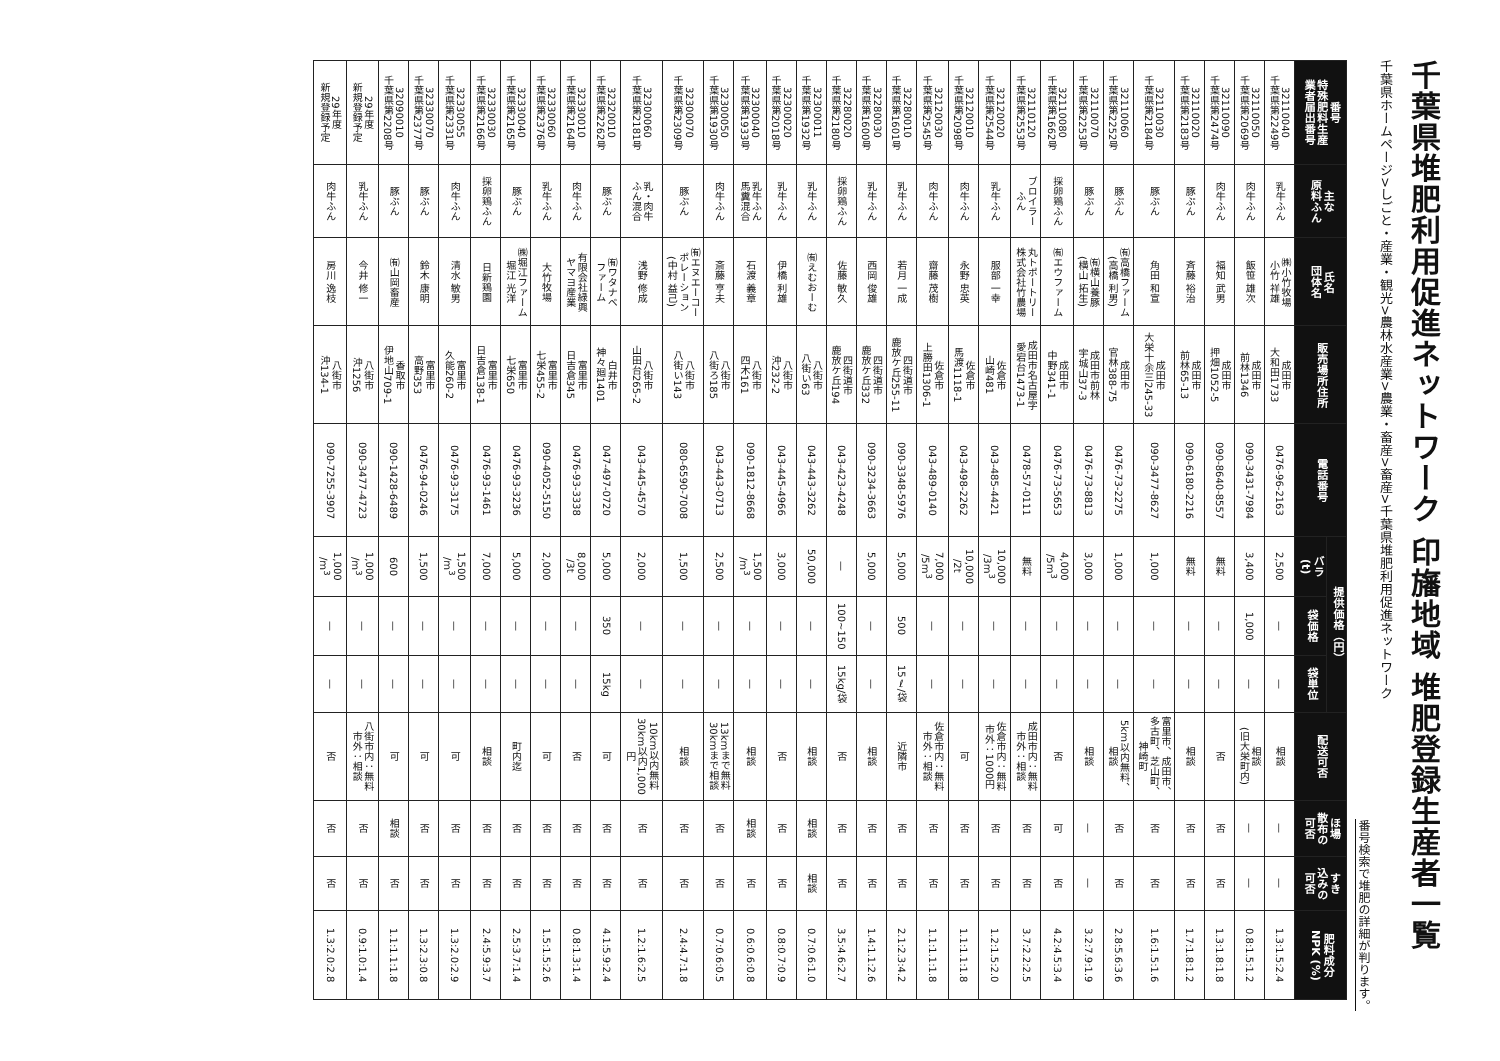千葉県堆肥利用促進ネットワーク 印旛地域 堆肥登録生産者一覧
千葉県ホームページ>しごと・産業・観光>農林水産業>農業・畜産>畜産>千葉県堆肥利用促進ネットワーク
番号検索で堆肥の詳細が判ります。
| 番号 特殊肥料生産 業者届出番号 | 主な 原料ふん | 氏名 団体名 | 販売場所住所 | 電話番号 | 提供価格（円） | | | 配送可否 | ほ場 散布の 可否 | すき 込みの 可否 | 肥料成分 NPK (%) |
| --- | --- | --- | --- | --- | --- | --- | --- | --- | --- | --- | --- |
| | | | | | バラ (t) | 袋価格 | 袋単位 | | | | |
| 32110040 千葉県第2249号 | 乳牛ふん | ㈱小竹牧場 小竹 祥雄 | 成田市 大和田1733 | 0476-96-2163 | 2,500 | — | — | 相談 | — | — | 1.3:1.5:2.4 |
| 32110050 千葉県第2069号 | 肉牛ふん | 飯笹 雄次 | 成田市 前林1346 | 090-3431-7984 | 3,400 | 1,000 | — | 相談 (旧大栄町内) | — | — | 0.8:1.5:1.2 |
| 32110090 千葉県第2474号 | 肉牛ふん | 福知 武男 | 成田市 押畑1052-5 | 090-8640-8557 | 無料 | — | — | 否 | 否 | 否 | 1.3:1.8:1.8 |
| 32110020 千葉県第2183号 | 豚ぷん | 斉藤 裕治 | 成田市 前林65-13 | 090-6180-2216 | 無料 | — | — | 相談 | 否 | 否 | 1.7:1.8:1.2 |
| 32110030 千葉県第2184号 | 豚ぷん | 角田 和宣 | 成田市 大栄十余三245-33 | 090-3477-8627 | 1,000 | — | — | 富里市、成田市、 多古町、芝山町、 神崎町 | 否 | 否 | 1.6:1.5:1.6 |
| 32110060 千葉県第2252号 | 豚ぷん | ㈲高橋ファーム (高橋 利男) | 成田市 官林388-75 | 0476-73-2275 | 1,000 | — | — | 5km以内無料、 相談 | 否 | 否 | 2.8:5.6:3.6 |
| 32110070 千葉県第2253号 | 豚ぷん | ㈲横山養豚 (横山 拓生) | 成田市前林 宇城山37-3 | 0476-73-8813 | 3,000 | — | — | 相談 | — | — | 3.2:7.9:1.9 |
| 32110080 千葉県第1662号 | 採卵鶏ふん | ㈲エウファーム | 成田市 中野341-1 | 0476-73-5653 | 4,000 /5m<sup>3</sup> | — | — | 否 | 可 | 否 | 4.2:4.5:3.4 |
| 32110120 千葉県第2553号 | ブロイラー ふん | 丸トポートリー 株式会社竹農場 | 成田市名古屋字 愛宕台1473-1 | 0478-57-0111 | 無料 | — | — | 成田市内：無料 市外：相談 | 否 | 否 | 3.7:2.2:2.5 |
| 32120020 千葉県第2544号 | 乳牛ふん | 服部 一幸 | 佐倉市 山崎481 | 043-485-4421 | 10,000 /3m<sup>3</sup> | — | — | 佐倉市内：無料 市外：1000円 | 否 | 否 | 1.2:1.5:2.0 |
| 32120010 千葉県第2098号 | 肉牛ふん | 永野 忠英 | 佐倉市 馬渡1118-1 | 043-498-2262 | 10,000 /2t | — | — | 可 | 否 | 否 | 1.1:1.1:1.8 |
| 32120030 千葉県第2545号 | 肉牛ふん | 齋藤 茂樹 | 佐倉市 上勝田1306-1 | 043-489-0140 | 7,000 /5m<sup>3</sup> | — | — | 佐倉市内：無料 市外：相談 | 否 | 否 | 1.1:1.1:1.8 |
| 32280010 千葉県第1601号 | 乳牛ふん | 若月 一成 | 四街道市 鹿放ケ丘255-11 | 090-3348-5976 | 5,000 | 500 | 15ℓ/袋 | 近隣市 | 否 | 否 | 2.1:2.3:4.2 |
| 32280030 千葉県第1600号 | 乳牛ふん | 西岡 俊雄 | 四街道市 鹿放ケ丘332 | 090-3234-3663 | 5,000 | — | — | 相談 | 否 | 否 | 1.4:1.1:2.6 |
| 32280020 千葉県第2180号 | 採卵鶏ふん | 佐藤 敏久 | 四街道市 鹿放ケ丘194 | 043-423-4248 | — | 100~150 | 15kg/袋 | 否 | 否 | 否 | 3.5:4.6:2.7 |
| 32300011 千葉県第1932号 | 乳牛ふん | ㈲えむおーむ | 八街市 八街い63 | 043-443-3262 | 50,000 | — | — | 相談 | 相談 | 相談 | 0.7:0.6:1.0 |
| 32300020 千葉県第2018号 | 乳牛ふん | 伊橋 利雄 | 八街市 沖232-2 | 043-445-4966 | 3,000 | — | — | 否 | 否 | 否 | 0.8:0.7:0.9 |
| 32300040 千葉県第1933号 | 乳牛ふん 馬糞混合 | 石渡 義章 | 八街市 四木161 | 090-1812-8668 | 1,500 /m<sup>3</sup> | — | — | 相談 | 相談 | 否 | 0.6:0.6:0.8 |
| 32300050 千葉県第1930号 | 肉牛ふん | 斎藤 亨夫 | 八街市 八街ろ185 | 043-443-0713 | 2,500 | — | — | 13kmまで無料 30kmまで相談 | 否 | 否 | 0.7:0.6:0.5 |
| 32300070 千葉県第2309号 | 豚ぷん | ㈲エヌエーコー ポレーション (中村 益己) | 八街市 八街い143 | 080-6590-7008 | 1,500 | — | — | 相談 | 否 | 否 | 2.4:4.7:1.8 |
| 32300060 千葉県第2181号 | 乳・肉牛 ふん混合 | 浅野 修成 | 八街市 山田台265-2 | 043-445-4570 | 2,000 | — | — | 10km以内無料 30km以内1,000円 | 否 | 否 | 1.2:1.6:2.5 |
| 32320010 千葉県第2262号 | 豚ぷん | ㈲ワタナベ ファーム | 白井市 神々廻1401 | 047-497-0720 | 5,000 | 350 | 15kg | 可 | 否 | 否 | 4.1:5.9:2.4 |
| 32330010 千葉県第2164号 | 肉牛ふん | 有限会社緑興 ヤマヨ産業 | 富里市 日吉倉345 | 0476-93-3338 | 8,000 /3t | — | — | 否 | 否 | 否 | 0.8:1.3:1.4 |
| 32330060 千葉県第2376号 | 乳牛ふん | 大竹牧場 | 富里市 七栄455-2 | 090-4052-5150 | 2,000 | — | — | 可 | 否 | 否 | 1.5:1.5:2.6 |
| 32330040 千葉県第2165号 | 豚ぷん | ㈱堀江ファーム 堀江 光洋 | 富里市 七栄650 | 0476-93-3236 | 5,000 | — | — | 町内迄 | 否 | 否 | 2.5:3.7:1.4 |
| 32330030 千葉県第2166号 | 採卵鶏ふん | 日新鶏園 | 富里市 日吉倉138-1 | 0476-93-1461 | 7,000 | — | — | 相談 | 否 | 否 | 2.4:5.9:3.7 |
| 32330055 千葉県第2331号 | 肉牛ふん | 清水 敏男 | 富里市 久能260-2 | 0476-93-3175 | 1,500 /m<sup>3</sup> | — | — | 可 | 否 | 否 | 1.3:2.0:2.9 |
| 32330070 千葉県第2377号 | 豚ぷん | 鈴木 康明 | 富里市 高野353 | 0476-94-0246 | 1,500 | — | — | 可 | 否 | 否 | 1.3:2.3:0.8 |
| 32090010 千葉県第2208号 | 豚ぷん | ㈲山岡畜産 | 香取市 伊地山709-1 | 090-1428-6489 | 600 | — | — | 可 | 相談 | 否 | 1.1:1.1:1.8 |
| 29年度 新規登録予定 | 乳牛ふん | 今井 修一 | 八街市 沖1256 | 090-3477-4723 | 1,000 /m<sup>3</sup> | — | — | 八街市内：無料 市外：相談 | 否 | 否 | 0.9:1.0:1.4 |
| 29年度 新規登録予定 | 肉牛ふん | 房川 逸枝 | 八街市 沖134-1 | 090-7255-3907 | 1,000 /m<sup>3</sup> | — | — | 否 | 否 | 否 | 1.3:2.0:2.8 |